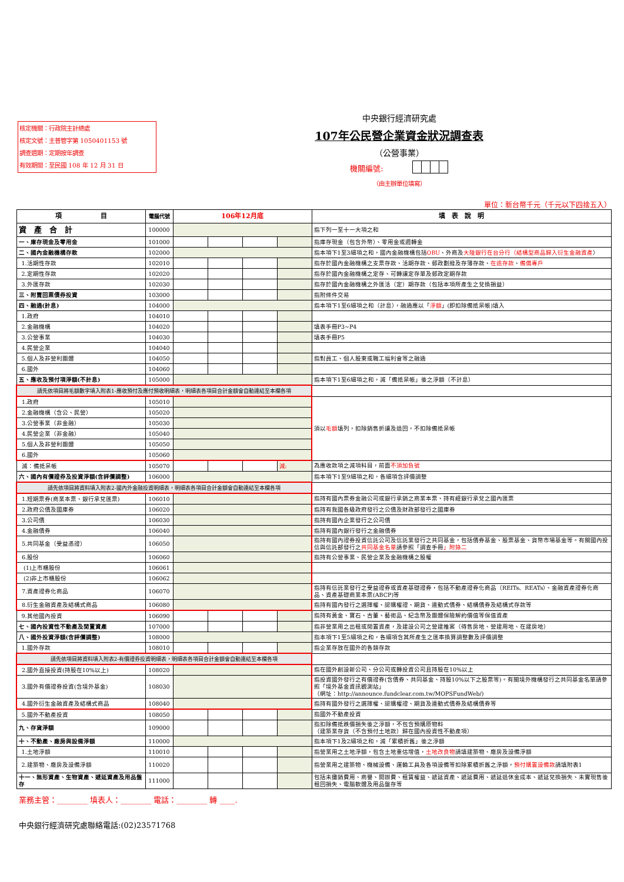核定機關：行政院主計總處
核定文號：主普管字第 1050401153 號
調查週期：定期按年調查
有效期間：至民國 108 年 12 月 31 日
中央銀行經濟研究處
107年公民營企業資金狀況調查表
（公營事業）
機關編號:
（由主辦單位填寫）
單位：新台幣千元（千元以下四捨五入）
| 項 目 | 電腦代號 | 106年12月底 | | | | 填 表 說 明 |
| --- | --- | --- | --- | --- | --- | --- |
| 資 產 合 計 | 100000 | | | | | 指下列一至十一大項之和 |
| 一、庫存現金及零用金 | 101000 | | | | | 指庫存現金（包含外幣）、零用金或週轉金 |
| 二、國內金融機構存款 | 102000 | | | | | 指本項下1至3細項之和，國內金融機構包括 OBU 、外商及 大陸銀行在台分行（結構型商品歸入衍生金融資產 ） |
| 1.活期性存款 | 102010 | | | | | 指存於國內金融機構之支票存款、活期存款、郵政劃撥及存簿存款、 在途存款 、 備償專戶 |
| 2.定期性存款 | 102020 | | | | | 指存於國內金融機構之定存、可轉讓定存單及郵政定期存款 |
| 3.外匯存款 | 102030 | | | | | 指存於國內金融機構之外匯活（定）期存款（包括本項所產生之兌換損益） |
| 三、附賣回票債券投資 | 103000 | | | | | 指附條件交易 |
| 四、融通(計息) | 104000 | | | | | 指本項下1至6細項之和（計息），融通應以「 淨額 」(即扣除備抵呆帳)填入 |
| 1.政府 | 104010 | | | | | |
| 2.金融機構 | 104020 | | | | | 填表手冊P3~P4 |
| 3.公營事業 | 104030 | | | | | 填表手冊P5 |
| 4.民營企業 | 104040 | | | | | |
| 5.個人及非營利團體 | 104050 | | | | | 指對員工、個人股東或職工福利會等之融通 |
| 6.國外 | 104060 | | | | | |
| 五、應收及預付項淨額(不計息) | 105000 | | | | | 指本項下1至6細項之和，減「備抵呆帳」後之淨額（不計息） |
| 請先依項目將毛額數字填入附表1-應收預付及應付預收明細表，明細表各項目合計金額會自動連結至本欄各項 | | | | | | |
| 1.政府 | 105010 | | | | | 須以 毛額 填列，扣除銷售折讓及退回，不扣除備抵呆帳 |
| 2.金融機構（含公、民營） | 105020 | | | | | |
| 3.公營事業（非金融） | 105030 | | | | | |
| 4.民營企業（非金融） | 105040 | | | | | |
| 5.個人及非營利團體 | 105050 | | | | | |
| 6.國外 | 105060 | | | | | |
| 減：備抵呆帳 | 105070 | | | | 減: | 為應收款項之減項科目，前面 不須加負號 |
| 六、國內有價證券及投資淨額(含評價調整) | 106000 | | | | | 指本項下1至9細項之和，各細項含評價調整 |
| 請先依項目將資料填入附表2-國內外金融投資明細表，明細表各項目合計金額會自動連結至本欄各項 | | | | | | |
| 1.短期票券(商業本票、銀行承兌匯票) | 106010 | | | | | 指持有國內票券金融公司或銀行承銷之商業本票、持有經銀行承兌之國內匯票 |
| 2.政府公債及國庫券 | 106020 | | | | | 指持有我國各級政府發行之公債及財政部發行之國庫券 |
| 3.公司債 | 106030 | | | | | 指持有國內企業發行之公司債 |
| 4.金融債券 | 106040 | | | | | 指持有國內銀行發行之金融債券 |
| 5.共同基金（受益憑證） | 106050 | | | | | 指持有國內證券投資信託公司及信託業發行之共同基金，包括債券基金、股票基金、貨幣市場基金等。有關國內投信與信託部發行之 共同基金名單 請參照「調查手冊 」附錄二 |
| 6.股份 | 106060 | | | | | 指持有公營事業、民營企業及金融機構之股權 |
| (1)上市櫃股份 | 106061 | | | | | |
| (2)非上市櫃股份 | 106062 | | | | | |
| 7.資產證券化商品 | 106070 | | | | | 指持有信託業發行之受益證券或資產基礎證券，包括不動產證券化商品（REITs、REATs）、金融資產證券化商品、資產基礎商業本票(ABCP)等 |
| 8.衍生金融資產及結構式商品 | 106080 | | | | | 指持有國內發行之選擇權、認購權證、期貨、連動式債券、結構債券及結構式存款等 |
| 9.其他國內投資 | 106090 | | | | | 指持有黃金、寶石、古董、藝術品、紀念幣及團體保險解約價值等保值資產 |
| 七、國內投資性不動產及閒置資產 | 107000 | | | | | 指非營業用之出租或閒置資產，及建設公司之營建推案（待售房地、營建用地、在建房地） |
| 八、國外投資淨額(含評價調整) | 108000 | | | | | 指本項下1至5細項之和，各細項含其所產生之匯率換算調整數及評價調整 |
| 1.國外存款 | 108010 | | | | | 指企業存放在國外的各類存款 |
| 請先依項目將資料填入附表2-有價證券投資明細表，明細表各項目合計金額會自動連結至本欄各項 | | | | | | |
| 2.國外直接投資(持股在10%以上) | 108020 | | | | | 指在國外創設新公司、分公司或轉投資公司且持股在10%以上 |
| 3.國外有價證券投資(含境外基金) | 108030 | | | | | 指投資國外發行之有價證券(含債券、共同基金、持股10%以下之股票等)。有關境外機構發行之共同基金名單請參照「境外基金資訊觀測站」 （網址：http://announce.fundclear.com.tw/MOPSFundWeb/) |
| 4.國外衍生金融資產及結構式商品 | 108040 | | | | | 指持有國外發行之選擇權、認購權證、期貨及連動式債券及結構債券等 |
| 5.國外不動產投資 | 108050 | | | | | 指國外不動產投資 |
| 九、存貨淨額 | 109000 | | | | | 指扣除備抵跌價損失後之淨額，不包含預購原物料 （建築業存貨（不含預付土地款）歸在國內投資性不動產項） |
| 十、不動產、廠房與設備淨額 | 110000 | | | | | 指本項下1及2細項之和，減「累積折舊」後之淨額 |
| 1.土地淨額 | 110010 | | | | | 指營業用之土地淨額，包含土地重估增值， 土地改良物 請填建築物、廠房及設備淨額 |
| 2.建築物、廠房及設備淨額 | 110020 | | | | | 指營業用之建築物、機械設備、運輸工具及各項設備等扣除累積折舊之淨額， 預付購置設備款 請填附表1 |
| 十一、無形資產、生物資產、遞延資產及用品盤存 | 111000 | | | | | 包括未攤銷費用、商譽、開辦費、租賃權益、遞延資產、遞延費用、遞延退休金成本、遞延兌換損失、未實現售後租回損失、電腦軟體及用品盤存等 |
業務主管：________ 填表人：________ 電話：________ 轉 ____.
中央銀行經濟研究處聯絡電話:(02)23571768